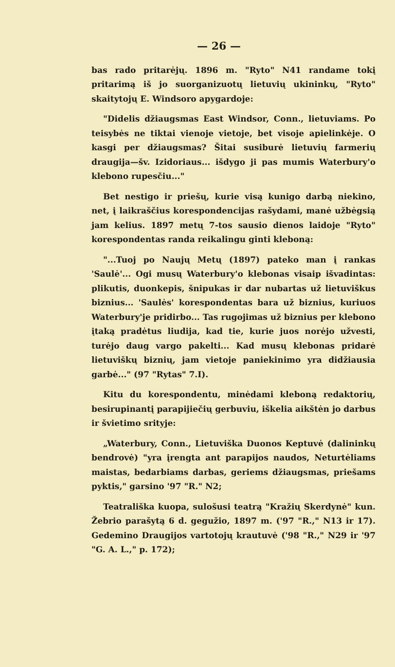— 26 —
bas rado pritarėjų. 1896 m. "Ryto" N41 randame tokį pritarimą iš jo suorganizuotų lietuvių ukininkų, "Ryto" skaitytojų E. Windsoro apygardoje:
"Didelis džiaugsmas East Windsor, Conn., lietuviams. Po teisybės ne tiktai vienoje vietoje, bet visoje apielinkėje. O kasgi per džiaugsmas? Šitai susiburė lietuvių farmerių draugija—šv. Izidoriaus... išdygo ji pas mumis Waterbury'o klebono rupesčiu..."
Bet nestigo ir priešų, kurie visą kunigo darbą niekino, net, į laikraščius korespondencijas rašydami, manė užbėgsią jam kelius. 1897 metų 7-tos sausio dienos laidoje "Ryto" korespondentas randa reikalingu ginti kleboną:
"...Tuoj po Naujų Metų (1897) pateko man į rankas 'Saulė'... Ogi musų Waterbury'o klebonas visaip išvadintas: plikutis, duonkepis, šnipukas ir dar nubartas už lietuviškus biznius... 'Saulės' korespondentas bara už biznius, kuriuos Waterbury'je pridirbo... Tas rugojimas už biznius per klebono įtaką pradėtus liudija, kad tie, kurie juos norėjo užvesti, turėjo daug vargo pakelti... Kad musų klebonas pridarė lietuviškų biznių, jam vietoje paniekinimo yra didžiausia garbė..." (97 "Rytas" 7.I).
Kitu du korespondentu, minėdami kleboną redaktorių, besirupinantį parapijiečių gerbuviu, iškelia aikštėn jo darbus ir švietimo srityje:
„Waterbury, Conn., Lietuviška Duonos Keptuvė (dalininkų bendrovė) "yra įrengta ant parapijos naudos, Neturtėliams maistas, bedarbiams darbas, geriems džiaugsmas, priešams pyktis," garsino '97 "R." N2;
Teatrališka kuopa, sulošusi teatrą "Kražių Skerdynė" kun. Žebrio parašytą 6 d. gegužio, 1897 m. ('97 "R.," N13 ir 17). Gedemino Draugijos vartotojų krautuvė ('98 "R.," N29 ir '97 "G. A. L.," p. 172);